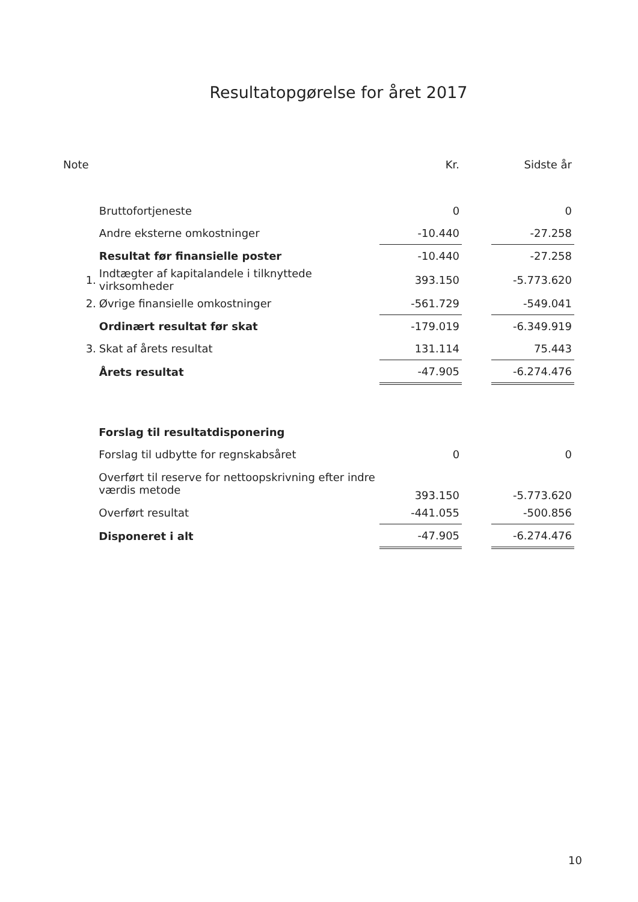Resultatopgørelse for året 2017
| Note | | Kr. | | Sidste år |
| --- | --- | --- | --- | --- |
| | Bruttofortjeneste | 0 | | 0 |
| | Andre eksterne omkostninger | -10.440 | | -27.258 |
| | Resultat før finansielle poster | -10.440 | | -27.258 |
| 1. | Indtægter af kapitalandele i tilknyttede virksomheder | 393.150 | | -5.773.620 |
| 2. | Øvrige finansielle omkostninger | -561.729 | | -549.041 |
| | Ordinært resultat før skat | -179.019 | | -6.349.919 |
| 3. | Skat af årets resultat | 131.114 | | 75.443 |
| | Årets resultat | -47.905 | | -6.274.476 |
| | Forslag til resultatdisponering | | | |
| | Forslag til udbytte for regnskabsåret | 0 | | 0 |
| | Overført til reserve for nettoopskrivning efter indre værdis metode | 393.150 | | -5.773.620 |
| | Overført resultat | -441.055 | | -500.856 |
| | Disponeret i alt | -47.905 | | -6.274.476 |
10